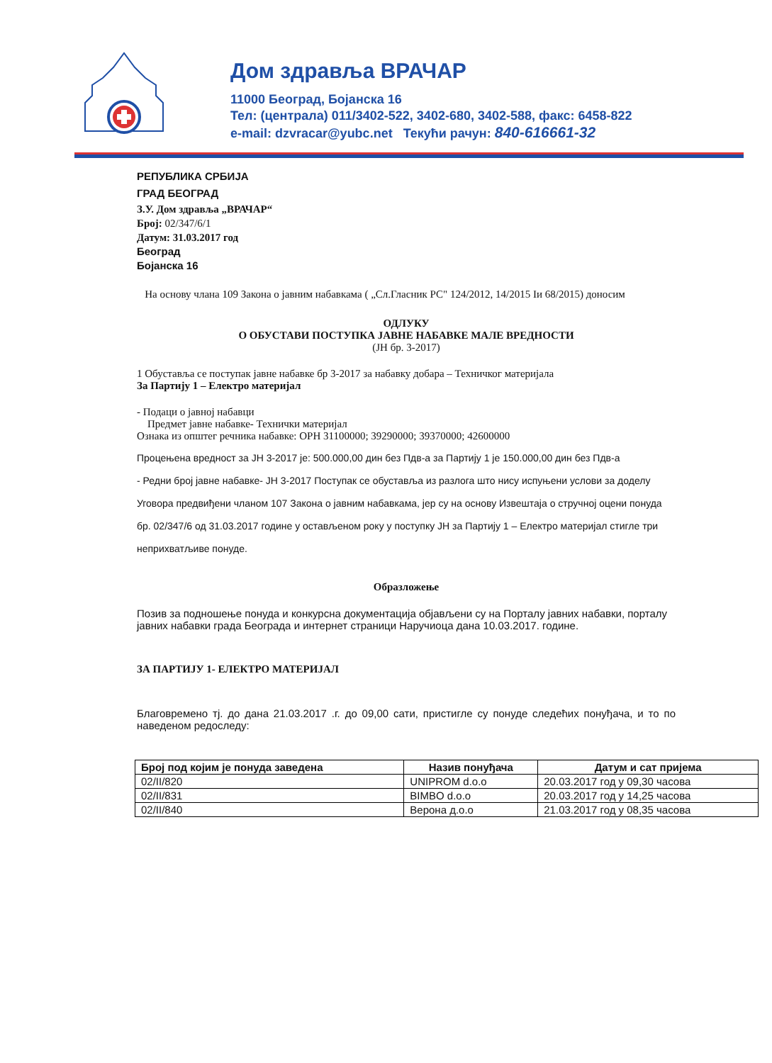Дом здравља ВРАЧАР
11000 Београд, Бојанска 16
Тел: (централа) 011/3402-522, 3402-680, 3402-588, факс: 6458-822
e-mail: dzvracar@yubc.net Текући рачун: 840-616661-32
РЕПУБЛИКА СРБИЈА
ГРАД БЕОГРАД
З.У. Дом здравља „ВРАЧАР“
Број: 02/347/6/1
Датум: 31.03.2017 год
Београд
Бојанска 16
На основу члана 109 Закона о јавним набавкама ( „Сл.Гласник РС" 124/2012, 14/2015 Iи 68/2015) доносим
ОДЛУКУ
О ОБУСТАВИ ПОСТУПКА ЈАВНЕ НАБАВКЕ МАЛЕ ВРЕДНОСТИ
(ЈН бр. 3-2017)
1 Обуставља се поступак јавне набавке бр 3-2017 за набавку добара – Техничког материјала
За Партију 1 – Електро материјал
- Подаци о јавној набавци
Предмет јавне набавке- Технички материјал
Ознака из општег речника набавке: ОРН 31100000; 39290000; 39370000; 42600000
Процењена вредност за ЈН 3-2017 је: 500.000,00 дин без Пдв-а за Партију 1 је 150.000,00 дин без Пдв-а
- Редни број јавне набавке- ЈН 3-2017 Поступак се обуставља из разлога што нису испуњени услови за доделу Уговора предвиђени чланом 107 Закона о јавним набавкама, јер су на основу Извештаја о стручној оцени понуда бр. 02/347/6 од 31.03.2017 године у остављеном року у поступку ЈН за Партију 1 – Електро материјал стигле три неприхватљиве понуде.
Образложење
Позив за подношење понуда и конкурсна документација објављени су на Порталу јавних набавки, порталу јавних набавки града Београда и интернет страници Наручиоца дана 10.03.2017. године.
ЗА ПАРТИЈУ 1- ЕЛЕКТРО МАТЕРИЈАЛ
Благовремено тј. до дана 21.03.2017 .г. до 09,00 сати, пристигле су понуде следећих понуђача, и то по наведеном редоследу:
| Број под којим је понуда заведена | Назив понуђача | Датум и сат пријема |
| --- | --- | --- |
| 02/II/820 | UNIPROM d.o.o | 20.03.2017 год у 09,30 часова |
| 02/II/831 | BIMBO d.o.o | 20.03.2017 год у 14,25 часова |
| 02/II/840 | Верона д.о.о | 21.03.2017 год у 08,35 часова |